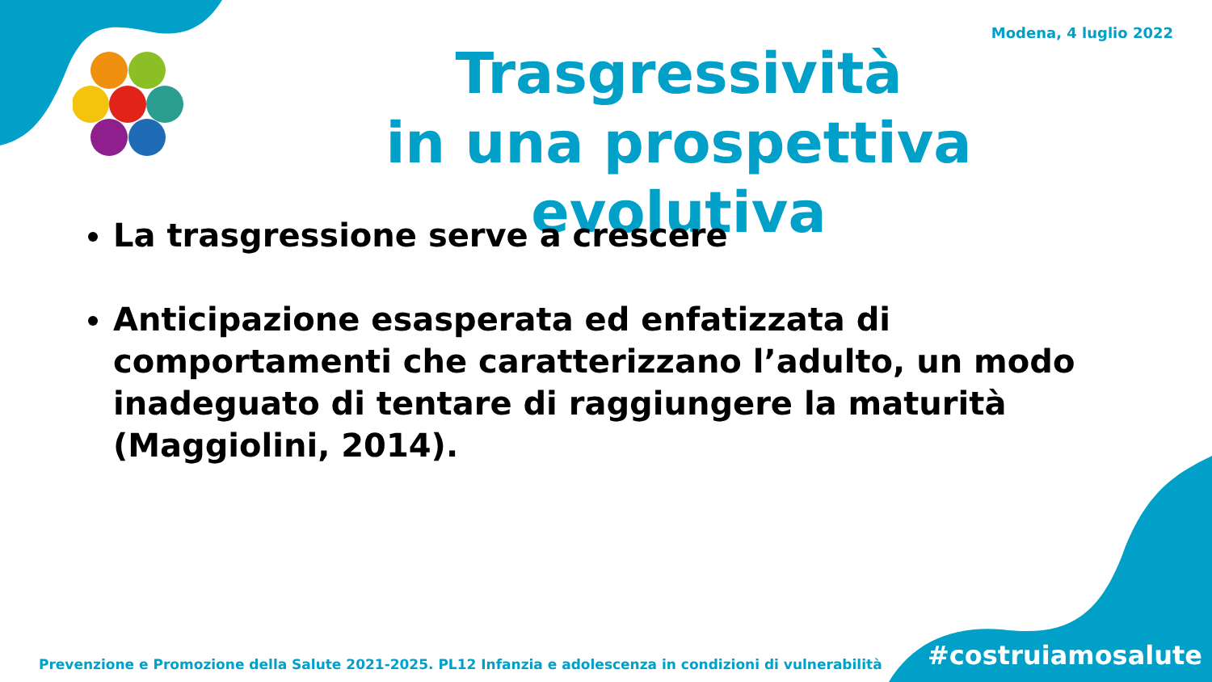Modena, 4 luglio 2022
Trasgressività
in una prospettiva evolutiva
La trasgressione serve a crescere
Anticipazione esasperata ed enfatizzata di comportamenti che caratterizzano l’adulto, un modo inadeguato di tentare di raggiungere la maturità (Maggiolini, 2014).
Prevenzione e Promozione della Salute 2021-2025. PL12 Infanzia e adolescenza in condizioni di vulnerabilità
#costruiamosalute